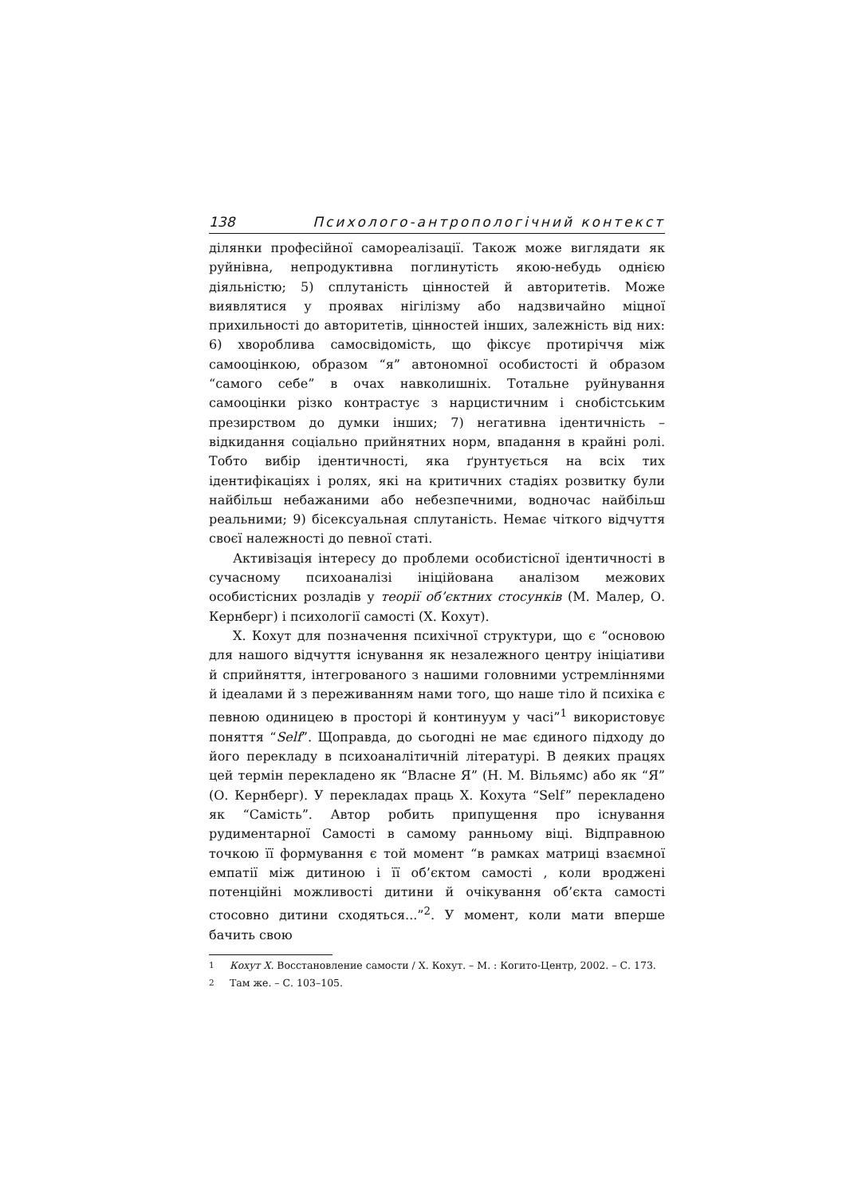138 Психолого-антропологічний контекст
ділянки професійної самореалізації. Також може виглядати як руйнівна, непродуктивна поглинутість якою-небудь однією діяльністю; 5) сплутаність цінностей й авторитетів. Може виявлятися у проявах нігілізму або надзвичайно міцної прихильності до авторитетів, цінностей інших, залежність від них: 6) хвороблива самосвідомість, що фіксує протиріччя між самооцінкою, образом “я” автономної особистості й образом “самого себе” в очах навколишніх. Тотальне руйнування самооцінки різко контрастує з нарцистичним і снобістським презирством до думки інших; 7) негативна ідентичність – відкидання соціально прийнятних норм, впадання в крайні ролі. Тобто вибір ідентичності, яка ґрунтується на всіх тих ідентифікаціях і ролях, які на критичних стадіях розвитку були найбільш небажаними або небезпечними, водночас найбільш реальними; 9) бісексуальная сплутаність. Немає чіткого відчуття своєї належності до певної статі.
Активізація інтересу до проблеми особистісної ідентичності в сучасному психоаналізі ініційована аналізом межових особистісних розладів у теорії об’єктних стосунків (М. Малер, О. Кернберг) і психології самості (Х. Кохут).
Х. Кохут для позначення психічної структури, що є “основою для нашого відчуття існування як незалежного центру ініціативи й сприйняття, інтегрованого з нашими головними устремліннями й ідеалами й з переживанням нами того, що наше тіло й психіка є певною одиницею в просторі й континуум у часі”<sup>1</sup> використовує поняття “Self”. Щоправда, до сьогодні не має єдиного підходу до його перекладу в психоаналітичній літературі. В деяких працях цей термін перекладено як “Власне Я” (Н. М. Вільямс) або як “Я” (О. Кернберг). У перекладах праць Х. Кохута “Self” перекладено як “Самість”. Автор робить припущення про існування рудиментарної Самості в самому ранньому віці. Відправною точкою її формування є той момент “в рамках матриці взаємної емпатії між дитиною і її об’єктом самості , коли вроджені потенційні можливості дитини й очікування об’єкта самості стосовно дитини сходяться...”<sup>2</sup>. У момент, коли мати вперше бачить свою
<sup>1</sup> Кохут Х. Восстановление самости / Х. Кохут. – М. : Когито-Центр, 2002. – С. 173.
<sup>2</sup> Там же. – С. 103–105.